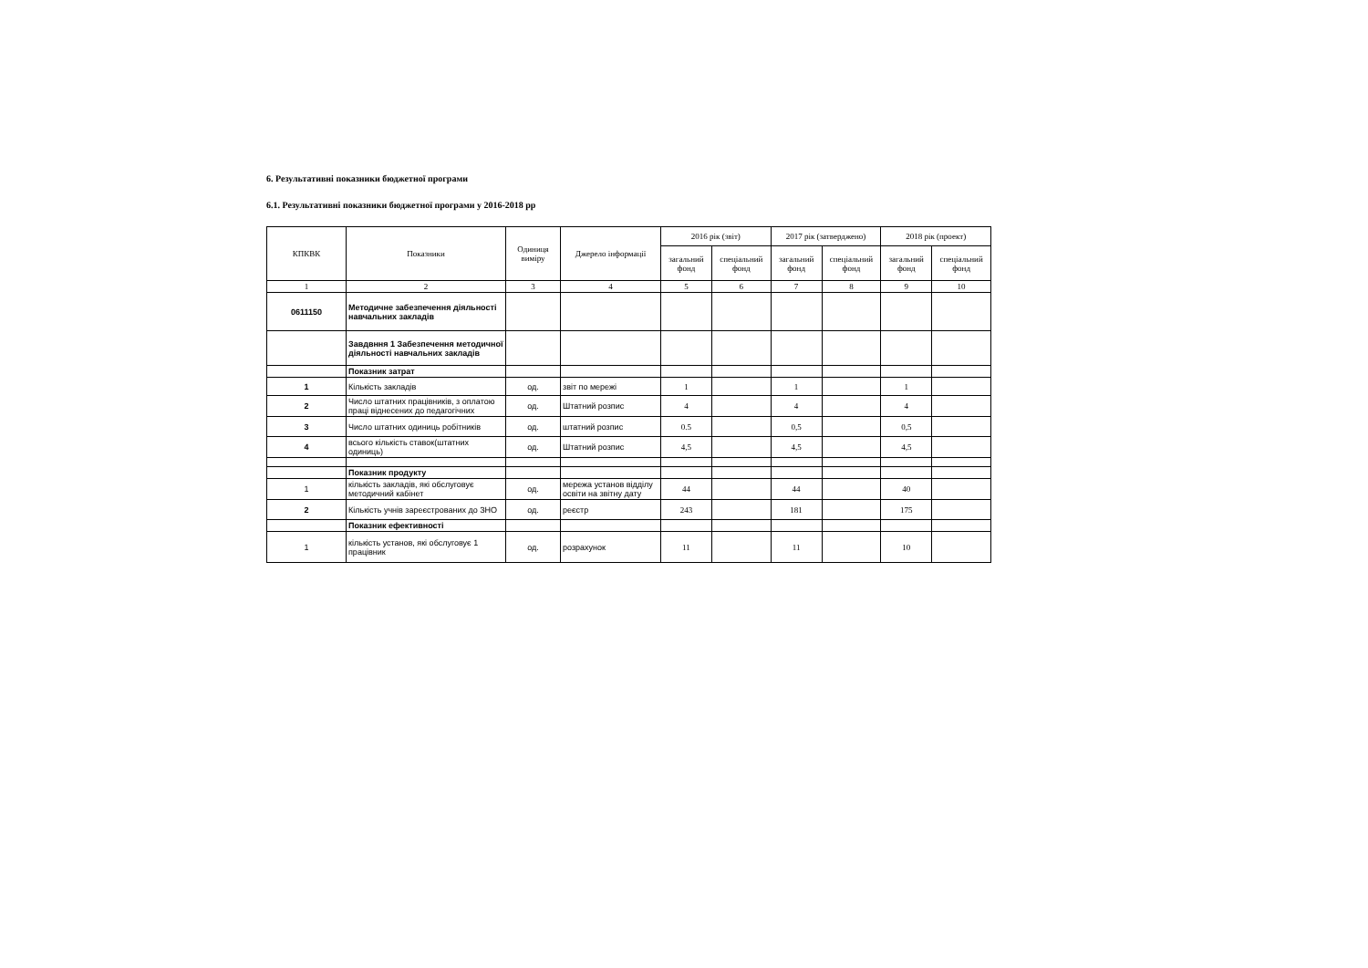6. Результативні показники бюджетної програми
6.1. Результативні показники бюджетної програми у 2016-2018 рр
| КПКВК | Показники | Одиниця виміру | Джерело інформації | 2016 рік (звіт) | | 2017 рік (затверджено) | | 2018 рік (проект) | |
| --- | --- | --- | --- | --- | --- | --- | --- | --- | --- |
| | | | | загальний фонд | спеціальний фонд | загальний фонд | спеціальний фонд | загальний фонд | спеціальний фонд |
| 1 | 2 | 3 | 4 | 5 | 6 | 7 | 8 | 9 | 10 |
| 0611150 | Методичне забезпечення діяльності навчальних закладів | | | | | | | | |
| | Завдвння 1 Забезпечення методичної діяльності навчальних закладів | | | | | | | | |
| | Показник затрат | | | | | | | | |
| 1 | Кількість закладів | од. | звіт по мережі | 1 | | 1 | | 1 | |
| 2 | Число штатних працівників, з оплатою праці віднесених до педагогічних | од. | Штатний розпис | 4 | | 4 | | 4 | |
| 3 | Число штатних одиниць робітників | од. | штатний розпис | 0.5 | | 0,5 | | 0,5 | |
| 4 | всього кількість ставок(штатних одиниць) | од. | Штатний розпис | 4,5 | | 4,5 | | 4,5 | |
| | Показник продукту | | | | | | | | |
| 1 | кількість закладів, які обслуговує методичний кабінет | од. | мережа установ відділу освіти на звітну дату | 44 | | 44 | | 40 | |
| 2 | Кількість учнів зареєстрованих до ЗНО | од. | реєстр | 243 | | 181 | | 175 | |
| | Показник ефективності | | | | | | | | |
| 1 | кількість установ, які обслуговує 1 працівник | од. | розрахунок | 11 | | 11 | | 10 | |